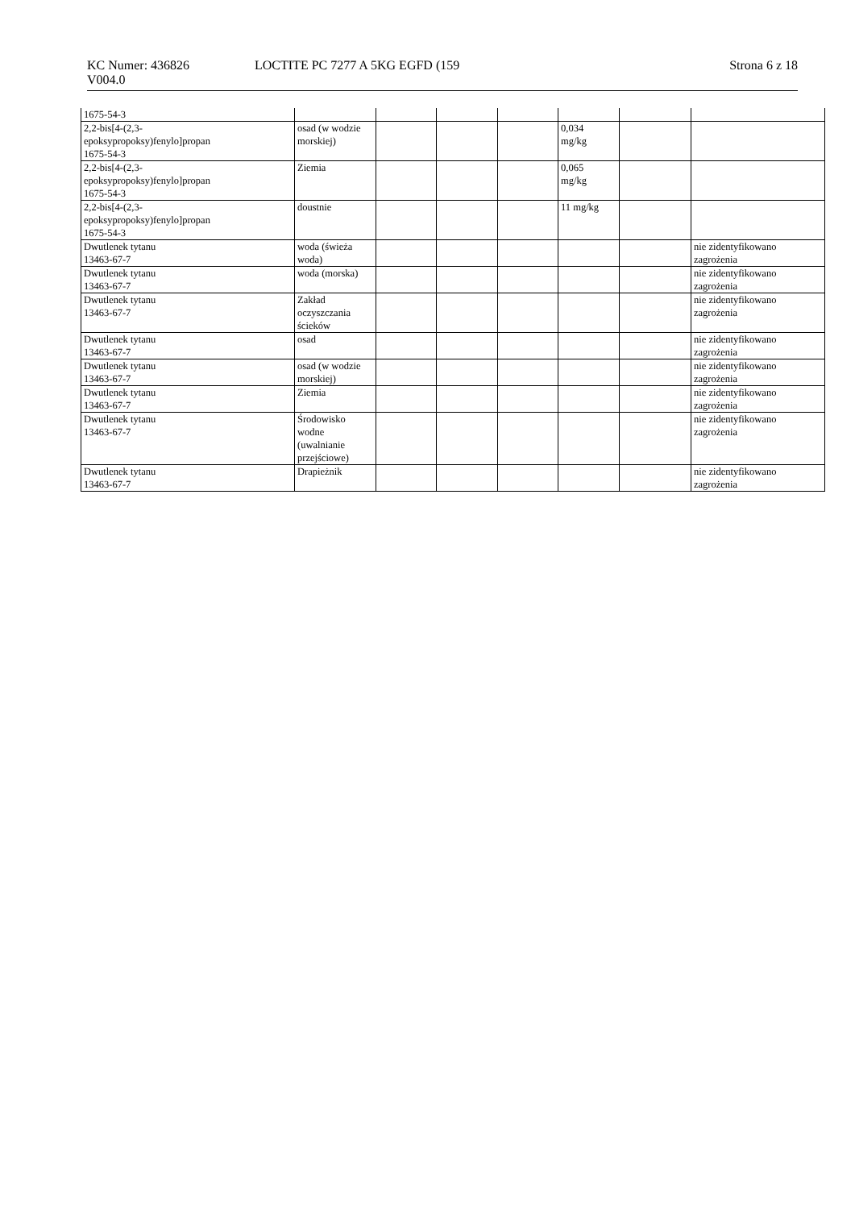KC Numer: 436826
V004.0
LOCTITE PC 7277 A 5KG EGFD (159
Strona 6 z 18
| 1675-54-3 | | | | | | | |
| 2,2-bis[4-(2,3- epoksypropoksy)fenylo]propan 1675-54-3 | osad (w wodzie morskiej) | | | | 0,034 mg/kg | | |
| 2,2-bis[4-(2,3- epoksypropoksy)fenylo]propan 1675-54-3 | Ziemia | | | | 0,065 mg/kg | | |
| 2,2-bis[4-(2,3- epoksypropoksy)fenylo]propan 1675-54-3 | doustnie | | | | 11 mg/kg | | |
| Dwutlenek tytanu 13463-67-7 | woda (świeża woda) | | | | | | nie zidentyfikowano zagrożenia |
| Dwutlenek tytanu 13463-67-7 | woda (morska) | | | | | | nie zidentyfikowano zagrożenia |
| Dwutlenek tytanu 13463-67-7 | Zakład oczyszczania ścieków | | | | | | nie zidentyfikowano zagrożenia |
| Dwutlenek tytanu 13463-67-7 | osad | | | | | | nie zidentyfikowano zagrożenia |
| Dwutlenek tytanu 13463-67-7 | osad (w wodzie morskiej) | | | | | | nie zidentyfikowano zagrożenia |
| Dwutlenek tytanu 13463-67-7 | Ziemia | | | | | | nie zidentyfikowano zagrożenia |
| Dwutlenek tytanu 13463-67-7 | Środowisko wodne (uwalnianie przejściowe) | | | | | | nie zidentyfikowano zagrożenia |
| Dwutlenek tytanu 13463-67-7 | Drapieżnik | | | | | | nie zidentyfikowano zagrożenia |